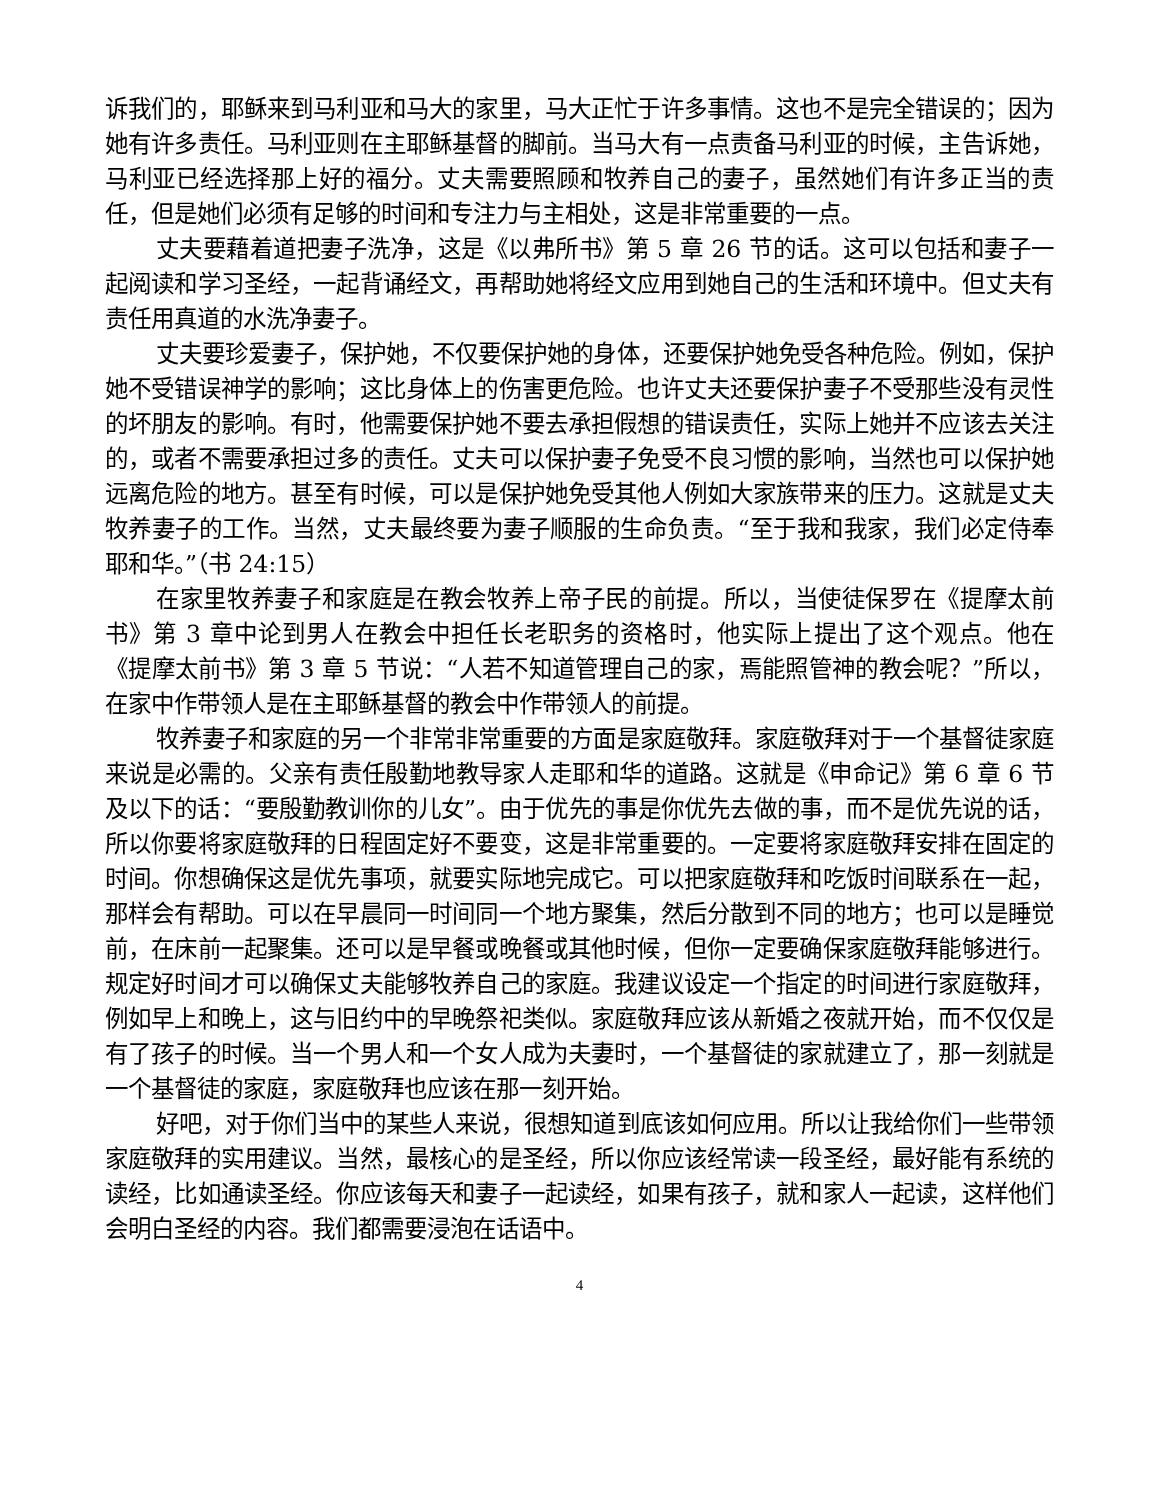诉我们的，耶稣来到马利亚和马大的家里，马大正忙于许多事情。这也不是完全错误的；因为她有许多责任。马利亚则在主耶稣基督的脚前。当马大有一点责备马利亚的时候，主告诉她，马利亚已经选择那上好的福分。丈夫需要照顾和牧养自己的妻子，虽然她们有许多正当的责任，但是她们必须有足够的时间和专注力与主相处，这是非常重要的一点。
丈夫要藉着道把妻子洗净，这是《以弗所书》第 5 章 26 节的话。这可以包括和妻子一起阅读和学习圣经，一起背诵经文，再帮助她将经文应用到她自己的生活和环境中。但丈夫有责任用真道的水洗净妻子。
丈夫要珍爱妻子，保护她，不仅要保护她的身体，还要保护她免受各种危险。例如，保护她不受错误神学的影响；这比身体上的伤害更危险。也许丈夫还要保护妻子不受那些没有灵性的坏朋友的影响。有时，他需要保护她不要去承担假想的错误责任，实际上她并不应该去关注的，或者不需要承担过多的责任。丈夫可以保护妻子免受不良习惯的影响，当然也可以保护她远离危险的地方。甚至有时候，可以是保护她免受其他人例如大家族带来的压力。这就是丈夫牧养妻子的工作。当然，丈夫最终要为妻子顺服的生命负责。“至于我和我家，我们必定侍奉耶和华。”（书 24:15）
在家里牧养妻子和家庭是在教会牧养上帝子民的前提。所以，当使徒保罗在《提摩太前书》第 3 章中论到男人在教会中担任长老职务的资格时，他实际上提出了这个观点。他在《提摩太前书》第 3 章 5 节说：“人若不知道管理自己的家，焉能照管神的教会呢？”所以，在家中作带领人是在主耶稣基督的教会中作带领人的前提。
牧养妻子和家庭的另一个非常非常重要的方面是家庭敬拜。家庭敬拜对于一个基督徒家庭来说是必需的。父亲有责任殷勤地教导家人走耶和华的道路。这就是《申命记》第 6 章 6 节及以下的话：“要殷勤教训你的儿女”。由于优先的事是你优先去做的事，而不是优先说的话，所以你要将家庭敬拜的日程固定好不要变，这是非常重要的。一定要将家庭敬拜安排在固定的时间。你想确保这是优先事项，就要实际地完成它。可以把家庭敬拜和吃饭时间联系在一起，那样会有帮助。可以在早晨同一时间同一个地方聚集，然后分散到不同的地方；也可以是睡觉前，在床前一起聚集。还可以是早餐或晚餐或其他时候，但你一定要确保家庭敬拜能够进行。规定好时间才可以确保丈夫能够牧养自己的家庭。我建议设定一个指定的时间进行家庭敬拜，例如早上和晚上，这与旧约中的早晚祭祀类似。家庭敬拜应该从新婚之夜就开始，而不仅仅是有了孩子的时候。当一个男人和一个女人成为夫妻时，一个基督徒的家就建立了，那一刻就是一个基督徒的家庭，家庭敬拜也应该在那一刻开始。
好吧，对于你们当中的某些人来说，很想知道到底该如何应用。所以让我给你们一些带领家庭敬拜的实用建议。当然，最核心的是圣经，所以你应该经常读一段圣经，最好能有系统的读经，比如通读圣经。你应该每天和妻子一起读经，如果有孩子，就和家人一起读，这样他们会明白圣经的内容。我们都需要浸泡在话语中。
4